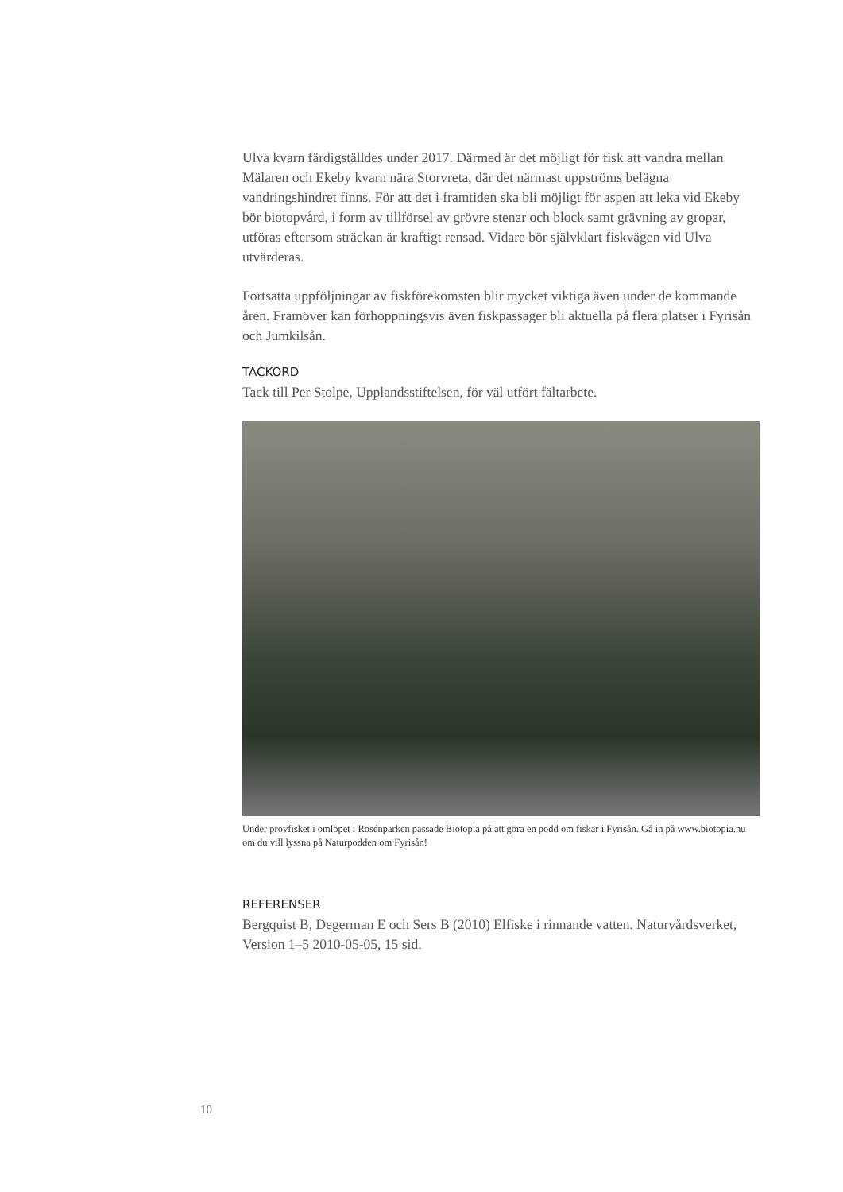Ulva kvarn färdigställdes under 2017. Därmed är det möjligt för fisk att vandra mellan Mälaren och Ekeby kvarn nära Storvreta, där det närmast uppströms belägna vandringshindret finns. För att det i framtiden ska bli möjligt för aspen att leka vid Ekeby bör biotopvård, i form av tillförsel av grövre stenar och block samt grävning av gropar, utföras eftersom sträckan är kraftigt rensad. Vidare bör självklart fiskvägen vid Ulva utvärderas.
Fortsatta uppföljningar av fiskförekomsten blir mycket viktiga även under de kommande åren. Framöver kan förhoppningsvis även fiskpassager bli aktuella på flera platser i Fyrisån och Jumkilsån.
TACKORD
Tack till Per Stolpe, Upplandsstiftelsen, för väl utfört fältarbete.
Under provfisket i omlöpet i Rosénparken passade Biotopia på att göra en podd om fiskar i Fyrisån. Gå in på www.biotopia.nu om du vill lyssna på Naturpodden om Fyrisån!
REFERENSER
Bergquist B, Degerman E och Sers B (2010) Elfiske i rinnande vatten. Naturvårdsverket, Version 1–5 2010-05-05, 15 sid.
10